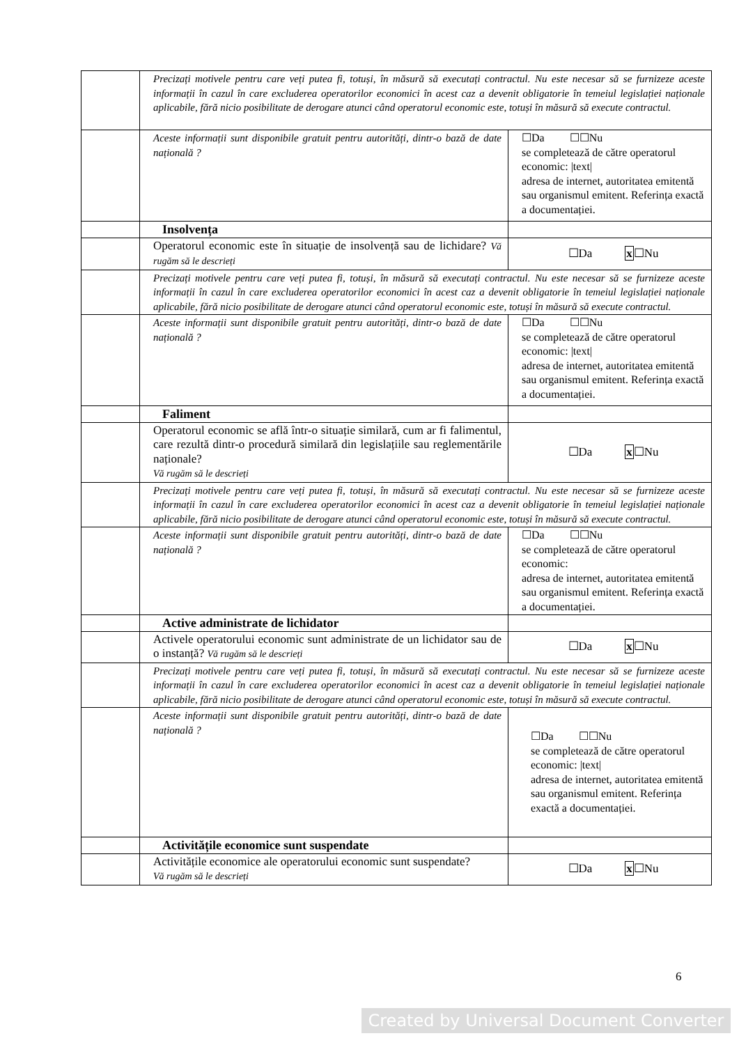| | Precizați motivele pentru care veți putea fi, totuși, în măsură să executați contractul. Nu este necesar să se furnizeze aceste informații în cazul în care excluderea operatorilor economici în acest caz a devenit obligatorie în temeiul legislației naționale aplicabile, fără nicio posibilitate de derogare atunci când operatorul economic este, totuși în măsură să execute contractul. | |
| | Aceste informații sunt disponibile gratuit pentru autorități, dintr-o bază de date națională ? | ☐Da ☐☐Nu se completează de către operatorul economic: /text/ adresa de internet, autoritatea emitentă sau organismul emitent. Referința exactă a documentației. |
| | Insolvența | |
| | Operatorul economic este în situație de insolvență sau de lichidare? Vă rugăm să le descrieți | ☐Da x ☐Nu |
| | Precizați motivele pentru care veți putea fi, totuși, în măsură să executați contractul. Nu este necesar să se furnizeze aceste informații în cazul în care excluderea operatorilor economici în acest caz a devenit obligatorie în temeiul legislației naționale aplicabile, fără nicio posibilitate de derogare atunci când operatorul economic este, totuși în măsură să execute contractul. | |
| | Aceste informații sunt disponibile gratuit pentru autorități, dintr-o bază de date națională ? | ☐Da ☐☐Nu se completează de către operatorul economic: /text/ adresa de internet, autoritatea emitentă sau organismul emitent. Referința exactă a documentației. |
| | Faliment | |
| | Operatorul economic se află într-o situație similară, cum ar fi falimentul, care rezultă dintr-o procedură similară din legislațiile sau reglementările naționale? Vă rugăm să le descrieți | ☐Da x ☐Nu |
| | Precizați motivele pentru care veți putea fi, totuși, în măsură să executați contractul. Nu este necesar să se furnizeze aceste informații în cazul în care excluderea operatorilor economici în acest caz a devenit obligatorie în temeiul legislației naționale aplicabile, fără nicio posibilitate de derogare atunci când operatorul economic este, totuși în măsură să execute contractul. | |
| | Aceste informații sunt disponibile gratuit pentru autorități, dintr-o bază de date națională ? | ☐Da ☐☐Nu se completează de către operatorul economic: adresa de internet, autoritatea emitentă sau organismul emitent. Referința exactă a documentației. |
| | Active administrate de lichidator | |
| | Activele operatorului economic sunt administrate de un lichidator sau de o instanță? Vă rugăm să le descrieți | ☐Da x ☐Nu |
| | Precizați motivele pentru care veți putea fi, totuși, în măsură să executați contractul. Nu este necesar să se furnizeze aceste informații în cazul în care excluderea operatorilor economici în acest caz a devenit obligatorie în temeiul legislației naționale aplicabile, fără nicio posibilitate de derogare atunci când operatorul economic este, totuși în măsură să execute contractul. | |
| | Aceste informații sunt disponibile gratuit pentru autorități, dintr-o bază de date națională ? | ☐Da ☐☐Nu se completează de către operatorul economic: /text/ adresa de internet, autoritatea emitentă sau organismul emitent. Referința exactă a documentației. |
| | Activitățile economice sunt suspendate | |
| | Activitățile economice ale operatorului economic sunt suspendate? Vă rugăm să le descrieți | ☐Da x ☐Nu |
6
Created by Universal Document Converter